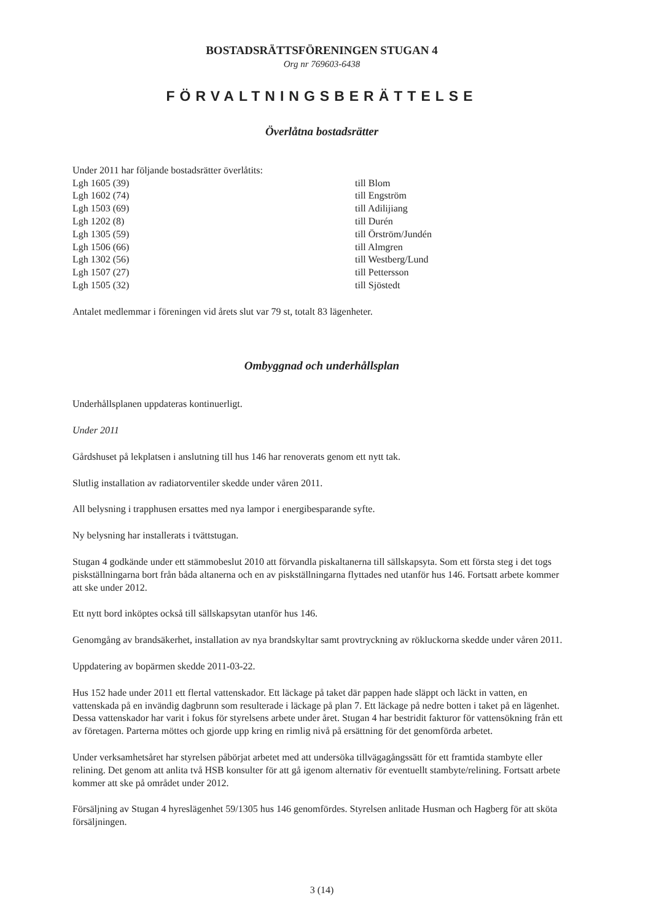BOSTADSRÄTTSFÖRENINGEN STUGAN 4
Org nr 769603-6438
FÖRVALTNINGSBERÄTTELSE
Överlåtna bostadsrätter
Under 2011 har följande bostadsrätter överlåtits:
| Lgh 1605 (39) | till Blom |
| Lgh 1602 (74) | till Engström |
| Lgh 1503 (69) | till Adilijiang |
| Lgh 1202 (8) | till Durén |
| Lgh 1305 (59) | till Örström/Jundén |
| Lgh 1506 (66) | till Almgren |
| Lgh 1302 (56) | till Westberg/Lund |
| Lgh 1507 (27) | till Pettersson |
| Lgh 1505 (32) | till Sjöstedt |
Antalet medlemmar i föreningen vid årets slut var 79 st, totalt 83 lägenheter.
Ombyggnad och underhållsplan
Underhållsplanen uppdateras kontinuerligt.
Under 2011
Gårdshuset på lekplatsen i anslutning till hus 146 har renoverats genom ett nytt tak.
Slutlig installation av radiatorventiler skedde under våren 2011.
All belysning i trapphusen ersattes med nya lampor i energibesparande syfte.
Ny belysning har installerats i tvättstugan.
Stugan 4 godkände under ett stämmobeslut 2010 att förvandla piskaltanerna till sällskapsyta. Som ett första steg i det togs piskställningarna bort från båda altanerna och en av piskställningarna flyttades ned utanför hus 146. Fortsatt arbete kommer att ske under 2012.
Ett nytt bord inköptes också till sällskapsytan utanför hus 146.
Genomgång av brandsäkerhet, installation av nya brandskyltar samt provtryckning av rökluckorna skedde under våren 2011.
Uppdatering av bopärmen skedde 2011-03-22.
Hus 152 hade under 2011 ett flertal vattenskador. Ett läckage på taket där pappen hade släppt och läckt in vatten, en vattenskada på en invändig dagbrunn som resulterade i läckage på plan 7. Ett läckage på nedre botten i taket på en lägenhet. Dessa vattenskador har varit i fokus för styrelsens arbete under året. Stugan 4 har bestridit fakturor för vattensökning från ett av företagen. Parterna möttes och gjorde upp kring en rimlig nivå på ersättning för det genomförda arbetet.
Under verksamhetsåret har styrelsen påbörjat arbetet med att undersöka tillvägagångssätt för ett framtida stambyte eller relining. Det genom att anlita två HSB konsulter för att gå igenom alternativ för eventuellt stambyte/relining. Fortsatt arbete kommer att ske på området under 2012.
Försäljning av Stugan 4 hyreslägenhet 59/1305 hus 146 genomfördes. Styrelsen anlitade Husman och Hagberg för att sköta försäljningen.
3 (14)